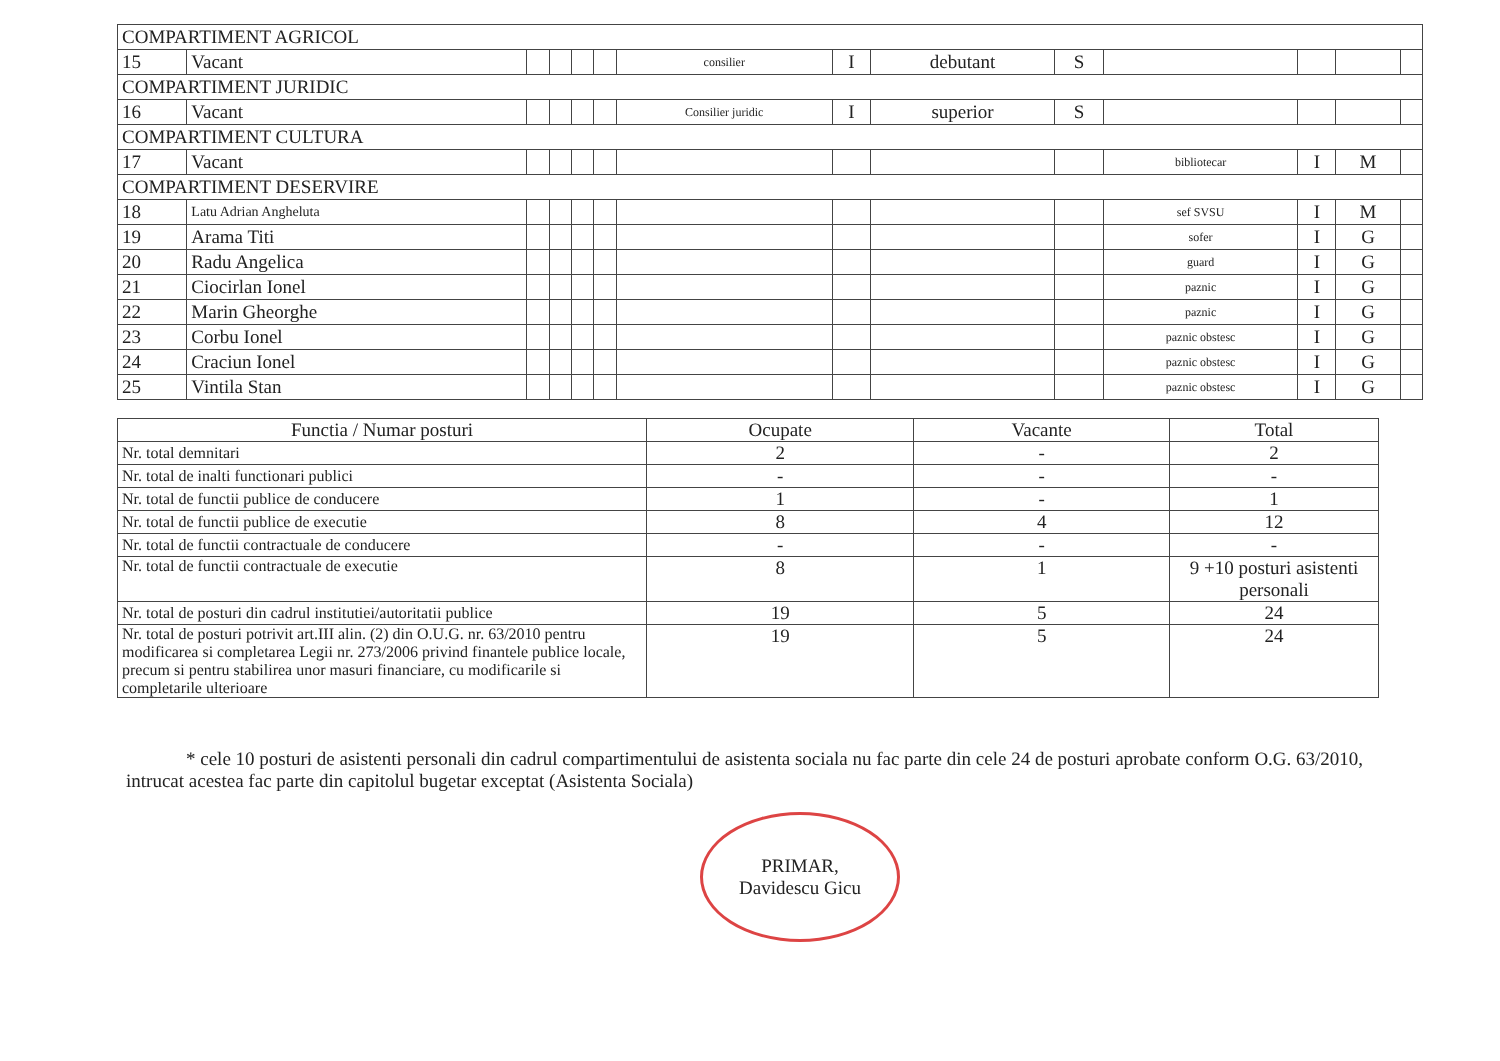| COMPARTIMENT AGRICOL | | | | | | | | | | | | | |
| 15 | Vacant | | | | | consilier | I | debutant | S | | | | |
| COMPARTIMENT JURIDIC | | | | | | | | | | | | | |
| 16 | Vacant | | | | | Consilier juridic | I | superior | S | | | | |
| COMPARTIMENT CULTURA | | | | | | | | | | | | | |
| 17 | Vacant | | | | | | | | | bibliotecar | I | M | |
| COMPARTIMENT DESERVIRE | | | | | | | | | | | | | |
| 18 | Latu Adrian Angheluta | | | | | | | | | sef SVSU | I | M | |
| 19 | Arama Titi | | | | | | | | | sofer | I | G | |
| 20 | Radu Angelica | | | | | | | | | guard | I | G | |
| 21 | Ciocirlan Ionel | | | | | | | | | paznic | I | G | |
| 22 | Marin Gheorghe | | | | | | | | | paznic | I | G | |
| 23 | Corbu Ionel | | | | | | | | | paznic obstesc | I | G | |
| 24 | Craciun Ionel | | | | | | | | | paznic obstesc | I | G | |
| 25 | Vintila Stan | | | | | | | | | paznic obstesc | I | G | |
| Functia / Numar posturi | Ocupate | Vacante | Total |
| --- | --- | --- | --- |
| Nr. total demnitari | 2 | - | 2 |
| Nr. total de inalti functionari publici | - | - | - |
| Nr. total de functii publice de conducere | 1 | - | 1 |
| Nr. total de functii publice de executie | 8 | 4 | 12 |
| Nr. total de functii contractuale de conducere | - | - | - |
| Nr. total de functii contractuale de executie | 8 | 1 | 9 +10 posturi asistenti personali |
| Nr. total de posturi din cadrul institutiei/autoritatii publice | 19 | 5 | 24 |
| Nr. total de posturi potrivit art.III alin. (2) din O.U.G. nr. 63/2010 pentru modificarea si completarea Legii nr. 273/2006 privind finantele publice locale, precum si pentru stabilirea unor masuri financiare, cu modificarile si completarile ulterioare | 19 | 5 | 24 |
* cele 10 posturi de asistenti personali din cadrul compartimentului de asistenta sociala nu fac parte din cele 24 de posturi aprobate conform O.G. 63/2010, intrucat acestea fac parte din capitolul bugetar exceptat (Asistenta Sociala)
PRIMAR,
Davidescu Gicu